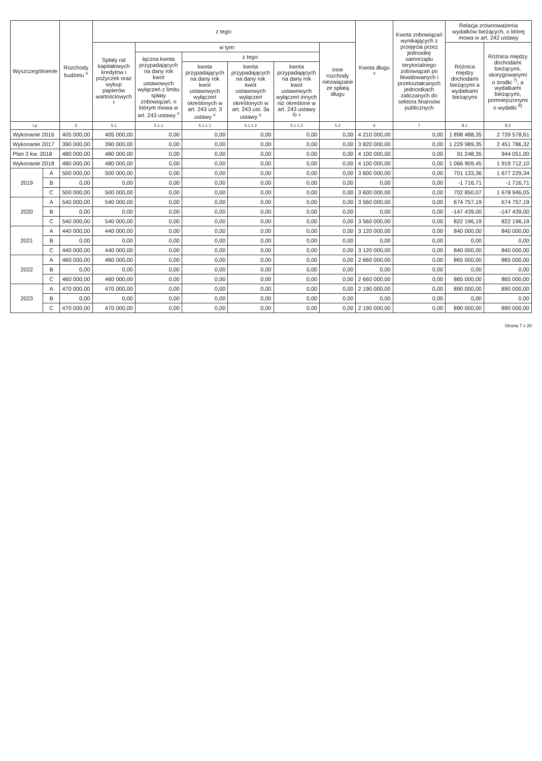| Wyszczególnienie | | Rozchody budżetu <sup>x</sup> | z tego: | | | | | | Kwota długu <sup>x</sup> | Kwota zobowiązań wynikających z przejęcia przez jednostkę samorządu terytorialnego zobowiązań po likwidowanych i przekształcanych jednostkach zaliczanych do sektora finansów publicznych | Relacja zrównoważenia wydatków bieżących, o której mowa w art. 242 ustawy | |
| --- | --- | --- | --- | --- | --- | --- | --- | --- | --- | --- | --- | --- |
| | | | Spłaty rat kapitałowych kredytów i pożyczek oraz wykup papierów wartościowych <sup>x</sup> | w tym: | | | | Inne rozchody niezwiązane ze spłatą długu | | | Różnica między dochodami bieżącymi a wydatkami bieżącymi | Różnica między dochodami bieżącymi, skorygowanymi o środki <sup>7)</sup>, a wydatkami bieżącymi, pomniejszonymi o wydatki <sup>8)</sup> |
| | | | | łączna kwota przypadających na dany rok kwot ustawowych wyłączeń z limitu spłaty zobowiązań, o którym mowa w art. 243 ustawy <sup>x</sup> | z tego: | | | | | | | |
| | | | | | kwota przypadających na dany rok kwot ustawowych wyłączeń określonych w art. 243 ust. 3 ustawy <sup>x</sup> | kwota przypadających na dany rok kwot ustawowych wyłączeń określonych w art. 243 ust. 3a ustawy <sup>x</sup> | kwota przypadających na dany rok kwot ustawowych wyłączeń innych niż określone w art. 243 ustawy <sup>6)</sup> <sup>x</sup> | | | | | |
| Lp | | 5 | 5.1 | 5.1.1 | 5.1.1.1 | 5.1.1.2 | 5.1.1.3 | 5.2 | 6 | 7 | 8.1 | 8.2 |
| Wykonanie 2016 | | 405 000,00 | 405 000,00 | 0,00 | 0,00 | 0,00 | 0,00 | 0,00 | 4 210 000,00 | 0,00 | 1 898 488,35 | 2 739 578,61 |
| Wykonanie 2017 | | 390 000,00 | 390 000,00 | 0,00 | 0,00 | 0,00 | 0,00 | 0,00 | 3 820 000,00 | 0,00 | 1 229 989,35 | 2 451 786,32 |
| Plan 3 kw. 2018 | | 480 000,00 | 480 000,00 | 0,00 | 0,00 | 0,00 | 0,00 | 0,00 | 4 100 000,00 | 0,00 | 91 248,35 | 944 051,00 |
| Wykonanie 2018 | | 480 000,00 | 480 000,00 | 0,00 | 0,00 | 0,00 | 0,00 | 0,00 | 4 100 000,00 | 0,00 | 1 066 909,45 | 1 919 712,10 |
| 2019 | A | 500 000,00 | 500 000,00 | 0,00 | 0,00 | 0,00 | 0,00 | 0,00 | 3 600 000,00 | 0,00 | 701 133,36 | 1 677 229,34 |
| | B | 0,00 | 0,00 | 0,00 | 0,00 | 0,00 | 0,00 | 0,00 | 0,00 | 0,00 | -1 716,71 | -1 716,71 |
| | C | 500 000,00 | 500 000,00 | 0,00 | 0,00 | 0,00 | 0,00 | 0,00 | 3 600 000,00 | 0,00 | 702 850,07 | 1 678 946,05 |
| 2020 | A | 540 000,00 | 540 000,00 | 0,00 | 0,00 | 0,00 | 0,00 | 0,00 | 3 560 000,00 | 0,00 | 674 757,19 | 674 757,19 |
| | B | 0,00 | 0,00 | 0,00 | 0,00 | 0,00 | 0,00 | 0,00 | 0,00 | 0,00 | -147 439,00 | -147 439,00 |
| | C | 540 000,00 | 540 000,00 | 0,00 | 0,00 | 0,00 | 0,00 | 0,00 | 3 560 000,00 | 0,00 | 822 196,19 | 822 196,19 |
| 2021 | A | 440 000,00 | 440 000,00 | 0,00 | 0,00 | 0,00 | 0,00 | 0,00 | 3 120 000,00 | 0,00 | 840 000,00 | 840 000,00 |
| | B | 0,00 | 0,00 | 0,00 | 0,00 | 0,00 | 0,00 | 0,00 | 0,00 | 0,00 | 0,00 | 0,00 |
| | C | 440 000,00 | 440 000,00 | 0,00 | 0,00 | 0,00 | 0,00 | 0,00 | 3 120 000,00 | 0,00 | 840 000,00 | 840 000,00 |
| 2022 | A | 460 000,00 | 460 000,00 | 0,00 | 0,00 | 0,00 | 0,00 | 0,00 | 2 660 000,00 | 0,00 | 865 000,00 | 865 000,00 |
| | B | 0,00 | 0,00 | 0,00 | 0,00 | 0,00 | 0,00 | 0,00 | 0,00 | 0,00 | 0,00 | 0,00 |
| | C | 460 000,00 | 460 000,00 | 0,00 | 0,00 | 0,00 | 0,00 | 0,00 | 2 660 000,00 | 0,00 | 865 000,00 | 865 000,00 |
| 2023 | A | 470 000,00 | 470 000,00 | 0,00 | 0,00 | 0,00 | 0,00 | 0,00 | 2 190 000,00 | 0,00 | 890 000,00 | 890 000,00 |
| | B | 0,00 | 0,00 | 0,00 | 0,00 | 0,00 | 0,00 | 0,00 | 0,00 | 0,00 | 0,00 | 0,00 |
| | C | 470 000,00 | 470 000,00 | 0,00 | 0,00 | 0,00 | 0,00 | 0,00 | 2 190 000,00 | 0,00 | 890 000,00 | 890 000,00 |
Strona 7 z 20